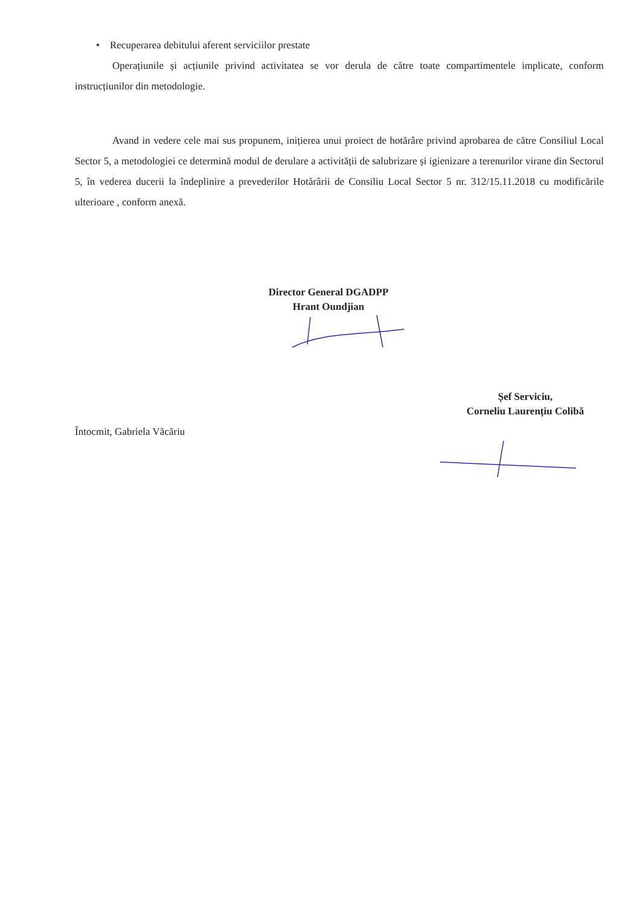• Recuperarea debitului aferent serviciilor prestate
Operațiunile și acțiunile privind activitatea se vor derula de către toate compartimentele implicate, conform instrucțiunilor din metodologie.
Avand in vedere cele mai sus propunem, inițierea unui proiect de hotărâre privind aprobarea de către Consiliul Local Sector 5, a metodologiei ce determină modul de derulare a activității de salubrizare și igienizare a terenurilor virane din Sectorul 5, în vederea ducerii la îndeplinire a prevederilor Hotărârii de Consiliu Local Sector 5 nr. 312/15.11.2018 cu modificările ulterioare , conform anexă.
Director General DGADPP
Hrant Oundjian
Întocmit, Gabriela Văcăriu
Șef Serviciu,
Corneliu Laurențiu Colibă